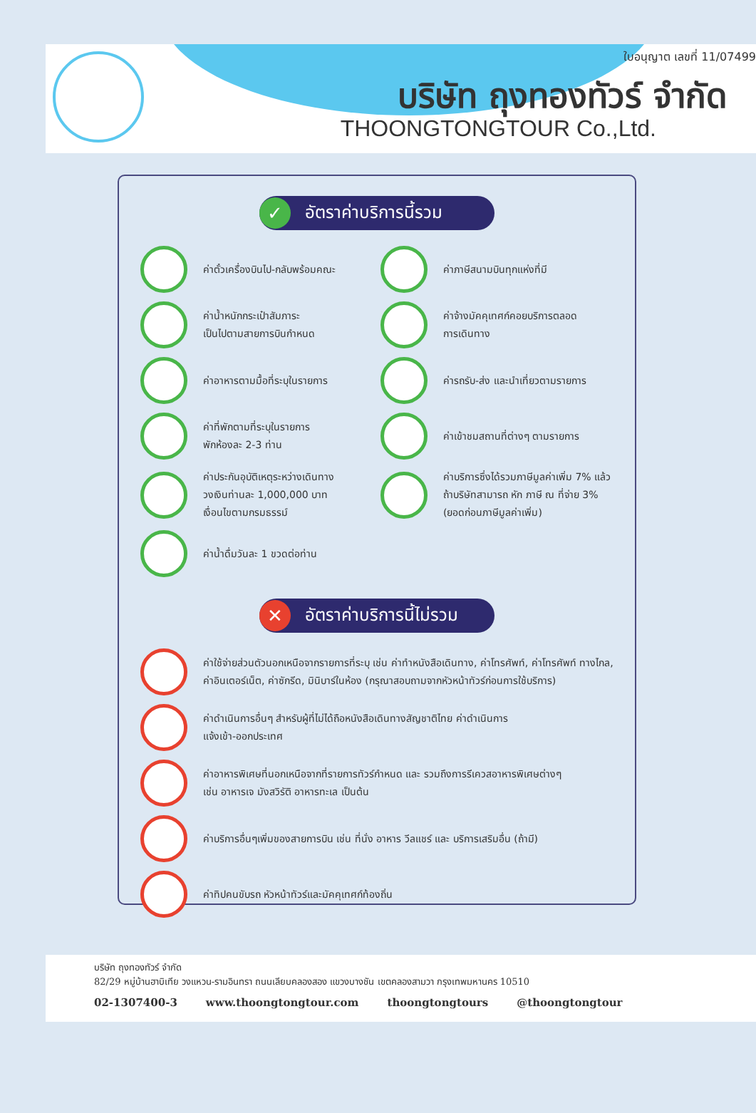ใบอนุญาต เลขที่ 11/07499
บริษัท ถุงทองทัวร์ จำกัด
THOONGTONGTOUR Co.,Ltd.
✓ อัตราค่าบริการนี้รวม
ค่าตั๋วเครื่องบินไป-กลับพร้อมคณะ
ค่าภาษีสนามบินทุกแห่งที่มี
ค่าน้ำหนักกระเป๋าสัมภาระ
เป็นไปตามสายการบินกำหนด
ค่าจ้างมัคคุเทศก์คอยบริการตลอด
การเดินทาง
ค่าอาหารตามมื้อที่ระบุในรายการ
ค่ารถรับ-ส่ง และนำเที่ยวตามรายการ
ค่าที่พักตามที่ระบุในรายการ
พักห้องละ 2-3 ท่าน
ค่าเข้าชมสถานที่ต่างๆ ตามรายการ
ค่าประกันอุบัติเหตุระหว่างเดินทาง
วงเงินท่านละ 1,000,000 บาท
เงื่อนไขตามกรมธรรม์
ค่าบริการซึ่งได้รวมภาษีมูลค่าเพิ่ม 7% แล้ว
ถ้าบริษัทสามารถ หัก ภาษี ณ ที่จ่าย 3%
(ยอดก่อนภาษีมูลค่าเพิ่ม)
ค่าน้ำดื่มวันละ 1 ขวดต่อท่าน
✕ อัตราค่าบริการนี้ไม่รวม
ค่าใช้จ่ายส่วนตัวนอกเหนือจากรายการที่ระบุ เช่น ค่าทำหนังสือเดินทาง, ค่าโทรศัพท์, ค่าโทรศัพท์ ทางไกล, ค่าอินเตอร์เน็ต, ค่าซักรีด, มินิบาร์ในห้อง (กรุณาสอบถามจากหัวหน้าทัวร์ก่อนการใช้บริการ)
ค่าดำเนินการอื่นๆ สำหรับผู้ที่ไม่ได้ถือหนังสือเดินทางสัญชาติไทย ค่าดำเนินการ
แจ้งเข้า-ออกประเทศ
ค่าอาหารพิเศษที่นอกเหนือจากที่รายการทัวร์กำหนด และ รวมถึงการรีเควสอาหารพิเศษต่างๆ
เช่น อาหารเจ มังสวิรัติ อาหารทะเล เป็นต้น
ค่าบริการอื่นๆเพิ่มของสายการบิน เช่น ที่นั่ง อาหาร วีลแชร์ และ บริการเสริมอื่น (ถ้ามี)
ค่าทิปคนขับรถ หัวหน้าทัวร์และมัคคุเทศก์ท้องถิ่น
บริษัท ถุงทองทัวร์ จำกัด
82/29 หมู่บ้านฮาบิเทีย วงแหวน-รามอินทรา ถนนเลียบคลองสอง แขวงบางชัน เขตคลองสามวา กรุงเทพมหานคร 10510
02-1307400-3 www.thoongtongtour.com thoongtongtours @thoongtongtour